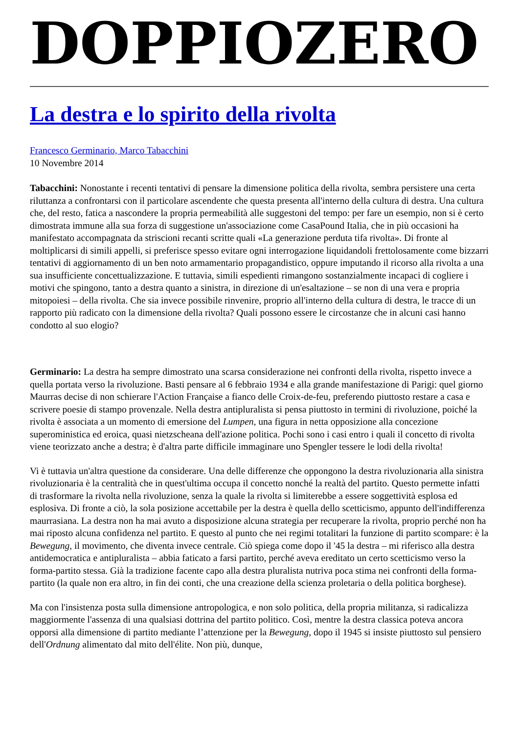DOPPIOZERO
La destra e lo spirito della rivolta
Francesco Germinario, Marco Tabacchini
10 Novembre 2014
Tabacchini: Nonostante i recenti tentativi di pensare la dimensione politica della rivolta, sembra persistere una certa riluttanza a confrontarsi con il particolare ascendente che questa presenta all'interno della cultura di destra. Una cultura che, del resto, fatica a nascondere la propria permeabilità alle suggestoni del tempo: per fare un esempio, non si è certo dimostrata immune alla sua forza di suggestione un'associazione come CasaPound Italia, che in più occasioni ha manifestato accompagnata da striscioni recanti scritte quali «La generazione perduta tifa rivolta». Di fronte al moltiplicarsi di simili appelli, si preferisce spesso evitare ogni interrogazione liquidandoli frettolosamente come bizzarri tentativi di aggiornamento di un ben noto armamentario propagandistico, oppure imputando il ricorso alla rivolta a una sua insufficiente concettualizzazione. E tuttavia, simili espedienti rimangono sostanzialmente incapaci di cogliere i motivi che spingono, tanto a destra quanto a sinistra, in direzione di un'esaltazione – se non di una vera e propria mitopoiesi – della rivolta. Che sia invece possibile rinvenire, proprio all'interno della cultura di destra, le tracce di un rapporto più radicato con la dimensione della rivolta? Quali possono essere le circostanze che in alcuni casi hanno condotto al suo elogio?
Germinario: La destra ha sempre dimostrato una scarsa considerazione nei confronti della rivolta, rispetto invece a quella portata verso la rivoluzione. Basti pensare al 6 febbraio 1934 e alla grande manifestazione di Parigi: quel giorno Maurras decise di non schierare l'Action Française a fianco delle Croix-de-feu, preferendo piuttosto restare a casa e scrivere poesie di stampo provenzale. Nella destra antipluralista si pensa piuttosto in termini di rivoluzione, poiché la rivolta è associata a un momento di emersione del Lumpen, una figura in netta opposizione alla concezione superoministica ed eroica, quasi nietzscheana dell'azione politica. Pochi sono i casi entro i quali il concetto di rivolta viene teorizzato anche a destra; è d'altra parte difficile immaginare uno Spengler tessere le lodi della rivolta!
Vi è tuttavia un'altra questione da considerare. Una delle differenze che oppongono la destra rivoluzionaria alla sinistra rivoluzionaria è la centralità che in quest'ultima occupa il concetto nonché la realtà del partito. Questo permette infatti di trasformare la rivolta nella rivoluzione, senza la quale la rivolta si limiterebbe a essere soggettività esplosa ed esplosiva. Di fronte a ciò, la sola posizione accettabile per la destra è quella dello scetticismo, appunto dell'indifferenza maurrasiana. La destra non ha mai avuto a disposizione alcuna strategia per recuperare la rivolta, proprio perché non ha mai riposto alcuna confidenza nel partito. E questo al punto che nei regimi totalitari la funzione di partito scompare: è la Bewegung, il movimento, che diventa invece centrale. Ciò spiega come dopo il '45 la destra – mi riferisco alla destra antidemocratica e antipluralista – abbia faticato a farsi partito, perché aveva ereditato un certo scetticismo verso la forma-partito stessa. Già la tradizione facente capo alla destra pluralista nutriva poca stima nei confronti della forma-partito (la quale non era altro, in fin dei conti, che una creazione della scienza proletaria o della politica borghese).
Ma con l'insistenza posta sulla dimensione antropologica, e non solo politica, della propria militanza, si radicalizza maggiormente l'assenza di una qualsiasi dottrina del partito politico. Così, mentre la destra classica poteva ancora opporsi alla dimensione di partito mediante l’attenzione per la Bewegung, dopo il 1945 si insiste piuttosto sul pensiero dell'Ordnung alimentato dal mito dell'élite. Non più, dunque,